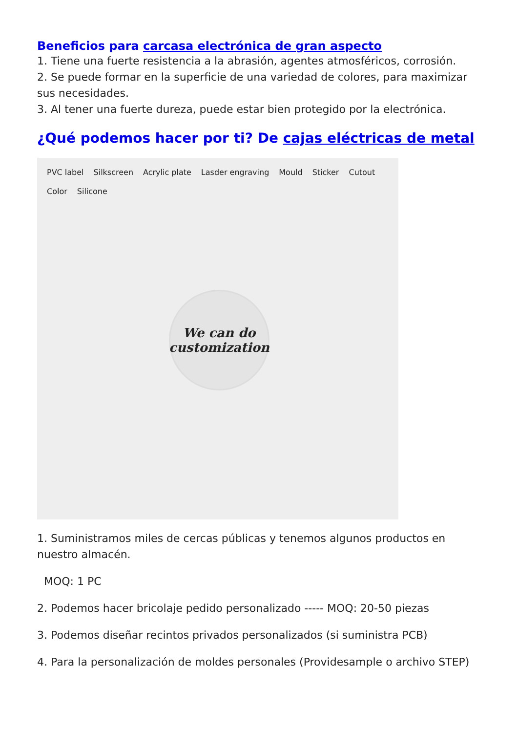Beneficios para carcasa electrónica de gran aspecto
1. Tiene una fuerte resistencia a la abrasión, agentes atmosféricos, corrosión.
2. Se puede formar en la superficie de una variedad de colores, para maximizar sus necesidades.
3. Al tener una fuerte dureza, puede estar bien protegido por la electrónica.
¿Qué podemos hacer por ti? De cajas eléctricas de metal
PVC label Silkscreen Acrylic plate Lasder engraving Mould Sticker Cutout Color Silicone
We can do customization
1. Suministramos miles de cercas públicas y tenemos algunos productos en nuestro almacén.
MOQ: 1 PC
2. Podemos hacer bricolaje pedido personalizado ----- MOQ: 20-50 piezas
3. Podemos diseñar recintos privados personalizados (si suministra PCB)
4. Para la personalización de moldes personales (Providesample o archivo STEP)